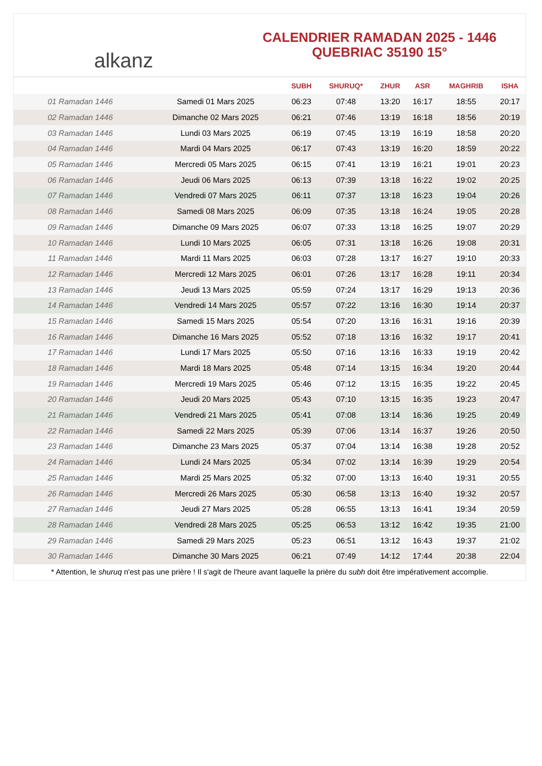alkanz
CALENDRIER RAMADAN 2025 - 1446
QUEBRIAC 35190 15°
| | | SUBH | SHURUQ* | ZHUR | ASR | MAGHRIB | ISHA |
| --- | --- | --- | --- | --- | --- | --- | --- |
| 01 Ramadan 1446 | Samedi 01 Mars 2025 | 06:23 | 07:48 | 13:20 | 16:17 | 18:55 | 20:17 |
| 02 Ramadan 1446 | Dimanche 02 Mars 2025 | 06:21 | 07:46 | 13:19 | 16:18 | 18:56 | 20:19 |
| 03 Ramadan 1446 | Lundi 03 Mars 2025 | 06:19 | 07:45 | 13:19 | 16:19 | 18:58 | 20:20 |
| 04 Ramadan 1446 | Mardi 04 Mars 2025 | 06:17 | 07:43 | 13:19 | 16:20 | 18:59 | 20:22 |
| 05 Ramadan 1446 | Mercredi 05 Mars 2025 | 06:15 | 07:41 | 13:19 | 16:21 | 19:01 | 20:23 |
| 06 Ramadan 1446 | Jeudi 06 Mars 2025 | 06:13 | 07:39 | 13:18 | 16:22 | 19:02 | 20:25 |
| 07 Ramadan 1446 | Vendredi 07 Mars 2025 | 06:11 | 07:37 | 13:18 | 16:23 | 19:04 | 20:26 |
| 08 Ramadan 1446 | Samedi 08 Mars 2025 | 06:09 | 07:35 | 13:18 | 16:24 | 19:05 | 20:28 |
| 09 Ramadan 1446 | Dimanche 09 Mars 2025 | 06:07 | 07:33 | 13:18 | 16:25 | 19:07 | 20:29 |
| 10 Ramadan 1446 | Lundi 10 Mars 2025 | 06:05 | 07:31 | 13:18 | 16:26 | 19:08 | 20:31 |
| 11 Ramadan 1446 | Mardi 11 Mars 2025 | 06:03 | 07:28 | 13:17 | 16:27 | 19:10 | 20:33 |
| 12 Ramadan 1446 | Mercredi 12 Mars 2025 | 06:01 | 07:26 | 13:17 | 16:28 | 19:11 | 20:34 |
| 13 Ramadan 1446 | Jeudi 13 Mars 2025 | 05:59 | 07:24 | 13:17 | 16:29 | 19:13 | 20:36 |
| 14 Ramadan 1446 | Vendredi 14 Mars 2025 | 05:57 | 07:22 | 13:16 | 16:30 | 19:14 | 20:37 |
| 15 Ramadan 1446 | Samedi 15 Mars 2025 | 05:54 | 07:20 | 13:16 | 16:31 | 19:16 | 20:39 |
| 16 Ramadan 1446 | Dimanche 16 Mars 2025 | 05:52 | 07:18 | 13:16 | 16:32 | 19:17 | 20:41 |
| 17 Ramadan 1446 | Lundi 17 Mars 2025 | 05:50 | 07:16 | 13:16 | 16:33 | 19:19 | 20:42 |
| 18 Ramadan 1446 | Mardi 18 Mars 2025 | 05:48 | 07:14 | 13:15 | 16:34 | 19:20 | 20:44 |
| 19 Ramadan 1446 | Mercredi 19 Mars 2025 | 05:46 | 07:12 | 13:15 | 16:35 | 19:22 | 20:45 |
| 20 Ramadan 1446 | Jeudi 20 Mars 2025 | 05:43 | 07:10 | 13:15 | 16:35 | 19:23 | 20:47 |
| 21 Ramadan 1446 | Vendredi 21 Mars 2025 | 05:41 | 07:08 | 13:14 | 16:36 | 19:25 | 20:49 |
| 22 Ramadan 1446 | Samedi 22 Mars 2025 | 05:39 | 07:06 | 13:14 | 16:37 | 19:26 | 20:50 |
| 23 Ramadan 1446 | Dimanche 23 Mars 2025 | 05:37 | 07:04 | 13:14 | 16:38 | 19:28 | 20:52 |
| 24 Ramadan 1446 | Lundi 24 Mars 2025 | 05:34 | 07:02 | 13:14 | 16:39 | 19:29 | 20:54 |
| 25 Ramadan 1446 | Mardi 25 Mars 2025 | 05:32 | 07:00 | 13:13 | 16:40 | 19:31 | 20:55 |
| 26 Ramadan 1446 | Mercredi 26 Mars 2025 | 05:30 | 06:58 | 13:13 | 16:40 | 19:32 | 20:57 |
| 27 Ramadan 1446 | Jeudi 27 Mars 2025 | 05:28 | 06:55 | 13:13 | 16:41 | 19:34 | 20:59 |
| 28 Ramadan 1446 | Vendredi 28 Mars 2025 | 05:25 | 06:53 | 13:12 | 16:42 | 19:35 | 21:00 |
| 29 Ramadan 1446 | Samedi 29 Mars 2025 | 05:23 | 06:51 | 13:12 | 16:43 | 19:37 | 21:02 |
| 30 Ramadan 1446 | Dimanche 30 Mars 2025 | 06:21 | 07:49 | 14:12 | 17:44 | 20:38 | 22:04 |
* Attention, le shuruq n'est pas une prière ! Il s'agit de l'heure avant laquelle la prière du subh doit être impérativement accomplie.